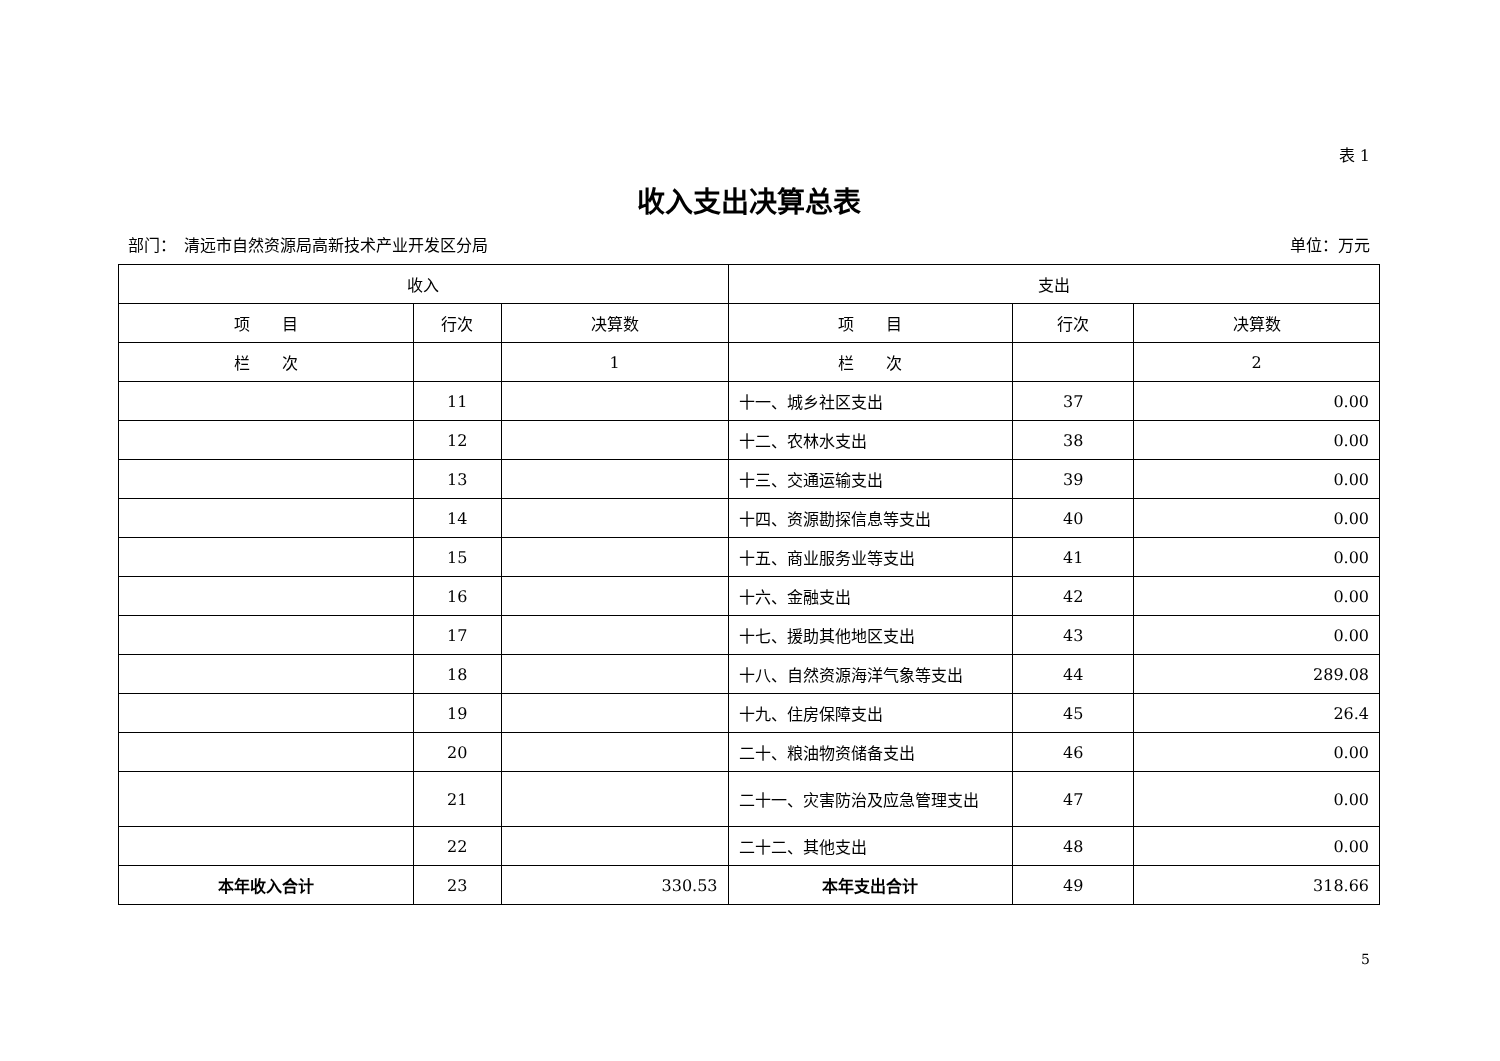表 1
收入支出决算总表
部门：　清远市自然资源局高新技术产业开发区分局 单位：万元
| 收入 | | | 支出 | | |
| --- | --- | --- | --- | --- | --- |
| 项 目 | 行次 | 决算数 | 项 目 | 行次 | 决算数 |
| 栏 次 | | 1 | 栏 次 | | 2 |
| | 11 | | 十一、城乡社区支出 | 37 | 0.00 |
| | 12 | | 十二、农林水支出 | 38 | 0.00 |
| | 13 | | 十三、交通运输支出 | 39 | 0.00 |
| | 14 | | 十四、资源勘探信息等支出 | 40 | 0.00 |
| | 15 | | 十五、商业服务业等支出 | 41 | 0.00 |
| | 16 | | 十六、金融支出 | 42 | 0.00 |
| | 17 | | 十七、援助其他地区支出 | 43 | 0.00 |
| | 18 | | 十八、自然资源海洋气象等支出 | 44 | 289.08 |
| | 19 | | 十九、住房保障支出 | 45 | 26.4 |
| | 20 | | 二十、粮油物资储备支出 | 46 | 0.00 |
| | 21 | | 二十一、灾害防治及应急管理支出 | 47 | 0.00 |
| | 22 | | 二十二、其他支出 | 48 | 0.00 |
| 本年收入合计 | 23 | 330.53 | 本年支出合计 | 49 | 318.66 |
5